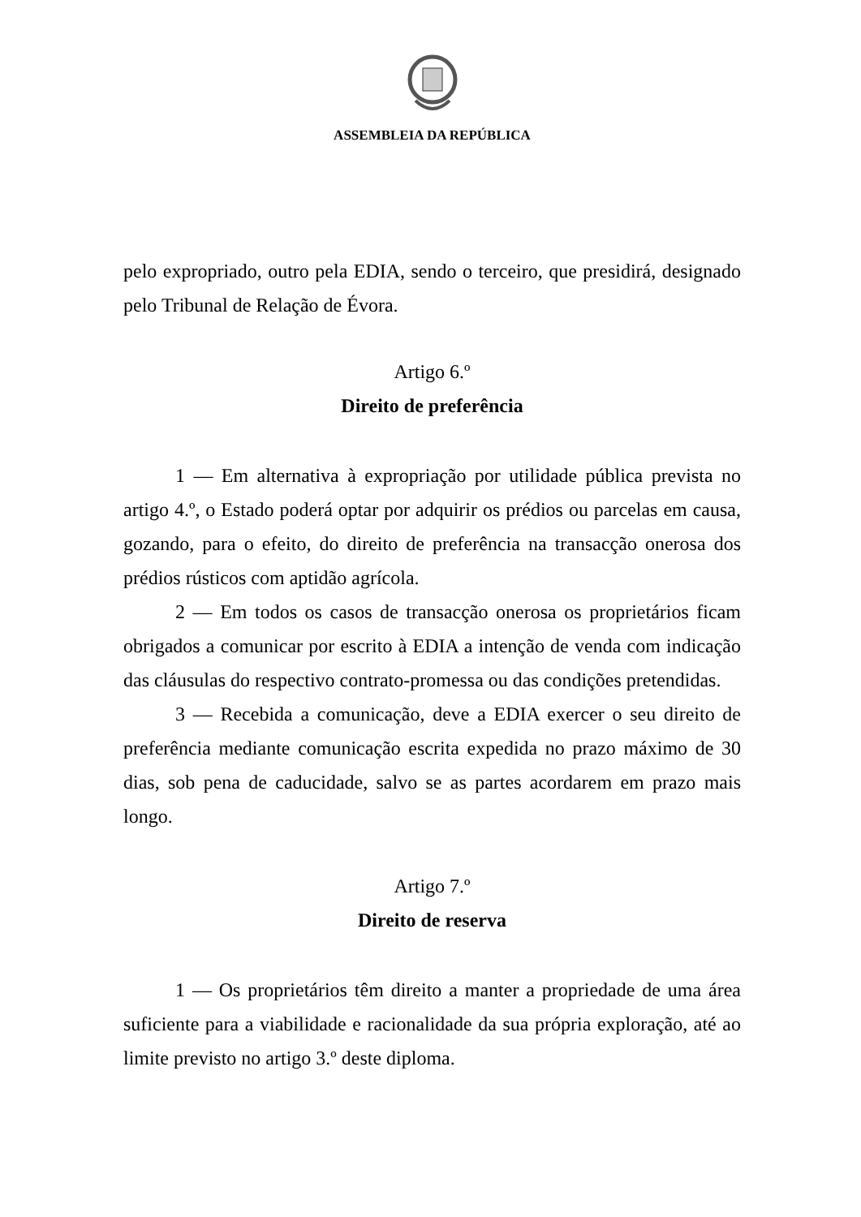ASSEMBLEIA DA REPÚBLICA
pelo expropriado, outro pela EDIA, sendo o terceiro, que presidirá, designado pelo Tribunal de Relação de Évora.
Artigo 6.º
Direito de preferência
1 — Em alternativa à expropriação por utilidade pública prevista no artigo 4.º, o Estado poderá optar por adquirir os prédios ou parcelas em causa, gozando, para o efeito, do direito de preferência na transacção onerosa dos prédios rústicos com aptidão agrícola.
2 — Em todos os casos de transacção onerosa os proprietários ficam obrigados a comunicar por escrito à EDIA a intenção de venda com indicação das cláusulas do respectivo contrato-promessa ou das condições pretendidas.
3 — Recebida a comunicação, deve a EDIA exercer o seu direito de preferência mediante comunicação escrita expedida no prazo máximo de 30 dias, sob pena de caducidade, salvo se as partes acordarem em prazo mais longo.
Artigo 7.º
Direito de reserva
1 — Os proprietários têm direito a manter a propriedade de uma área suficiente para a viabilidade e racionalidade da sua própria exploração, até ao limite previsto no artigo 3.º deste diploma.